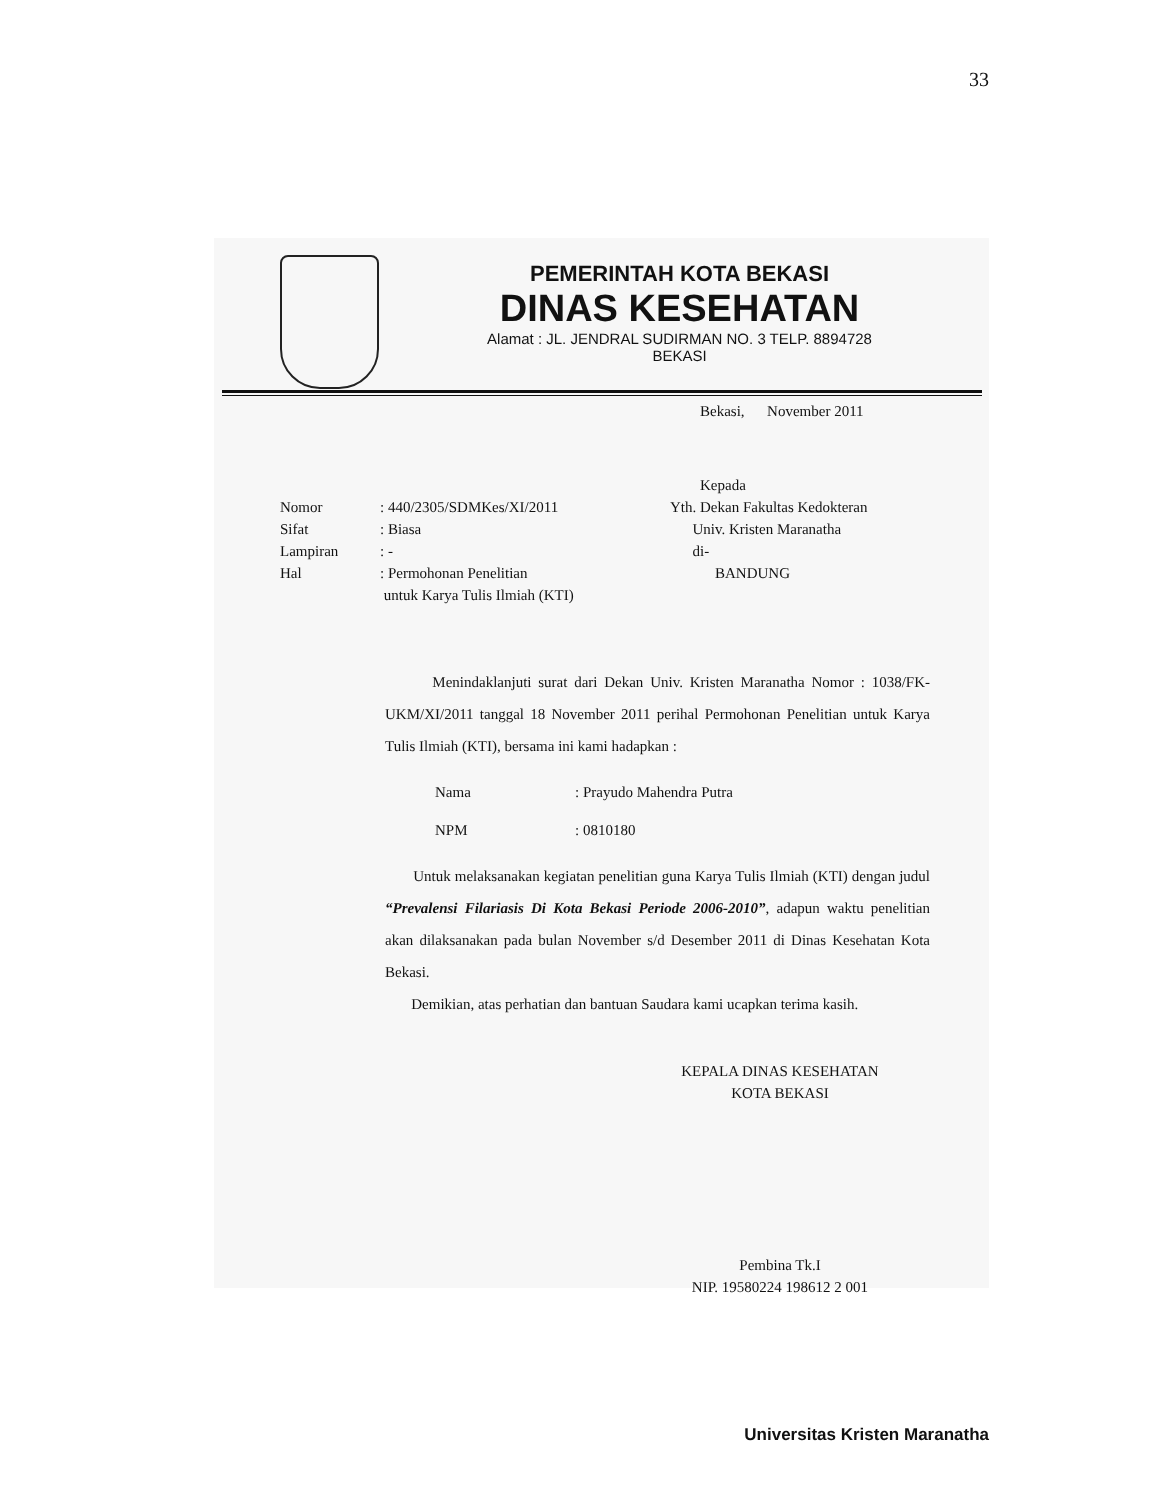33
PEMERINTAH KOTA BEKASI
DINAS KESEHATAN
Alamat : JL. JENDRAL SUDIRMAN NO. 3 TELP. 8894728
BEKASI
Bekasi, November 2011
Kepada
Nomor
Sifat
Lampiran
Hal
: 440/2305/SDMKes/XI/2011
: Biasa
: -
: Permohonan Penelitian
untuk Karya Tulis Ilmiah (KTI)
Yth. Dekan Fakultas Kedokteran
Univ. Kristen Maranatha
di-
BANDUNG
Menindaklanjuti surat dari Dekan Univ. Kristen Maranatha Nomor : 1038/FK-UKM/XI/2011 tanggal 18 November 2011 perihal Permohonan Penelitian untuk Karya Tulis Ilmiah (KTI), bersama ini kami hadapkan :
Nama : Prayudo Mahendra Putra
NPM : 0810180
Untuk melaksanakan kegiatan penelitian guna Karya Tulis Ilmiah (KTI) dengan judul “Prevalensi Filariasis Di Kota Bekasi Periode 2006-2010”, adapun waktu penelitian akan dilaksanakan pada bulan November s/d Desember 2011 di Dinas Kesehatan Kota Bekasi.
Demikian, atas perhatian dan bantuan Saudara kami ucapkan terima kasih.
KEPALA DINAS KESEHATAN
KOTA BEKASI
Pembina Tk.I
NIP. 19580224 198612 2 001
Universitas Kristen Maranatha